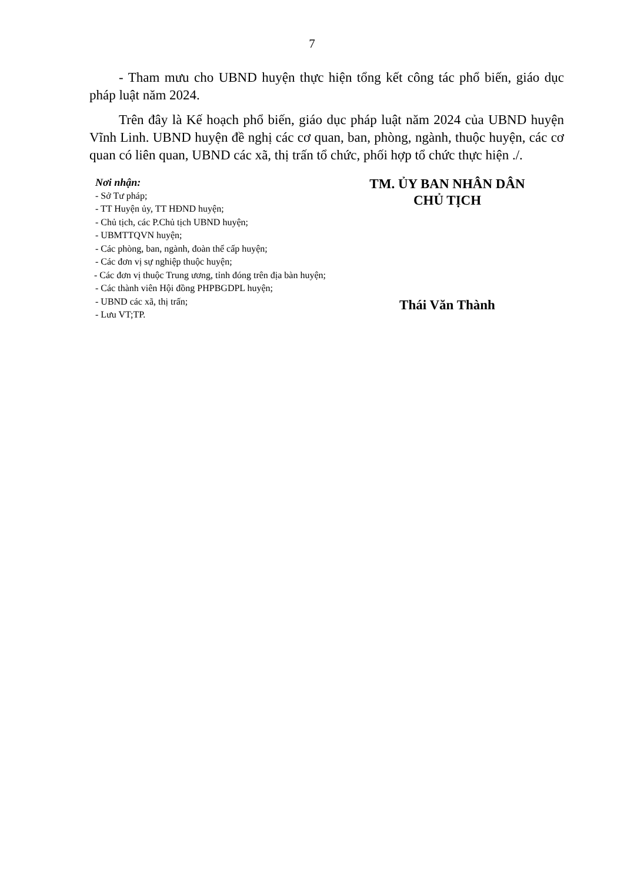7
- Tham mưu cho UBND huyện thực hiện tổng kết công tác phổ biến, giáo dục pháp luật năm 2024.
Trên đây là Kế hoạch phổ biến, giáo dục pháp luật năm 2024 của UBND huyện Vĩnh Linh. UBND huyện đề nghị các cơ quan, ban, phòng, ngành, thuộc huyện, các cơ quan có liên quan, UBND các xã, thị trấn tổ chức, phối hợp tổ chức thực hiện ./.
Nơi nhận:
- Sở Tư pháp;
- TT Huyện ủy, TT HĐND huyện;
- Chủ tịch, các P.Chủ tịch UBND huyện;
- UBMTTQVN huyện;
- Các phòng, ban, ngành, đoàn thể cấp huyện;
- Các đơn vị sự nghiệp thuộc huyện;
- Các đơn vị thuộc Trung ương, tỉnh đóng trên địa bàn huyện;
- Các thành viên Hội đồng PHPBGDPL huyện;
- UBND các xã, thị trấn;
- Lưu VT;TP.
TM. ỦY BAN NHÂN DÂN
CHỦ TỊCH
Thái Văn Thành